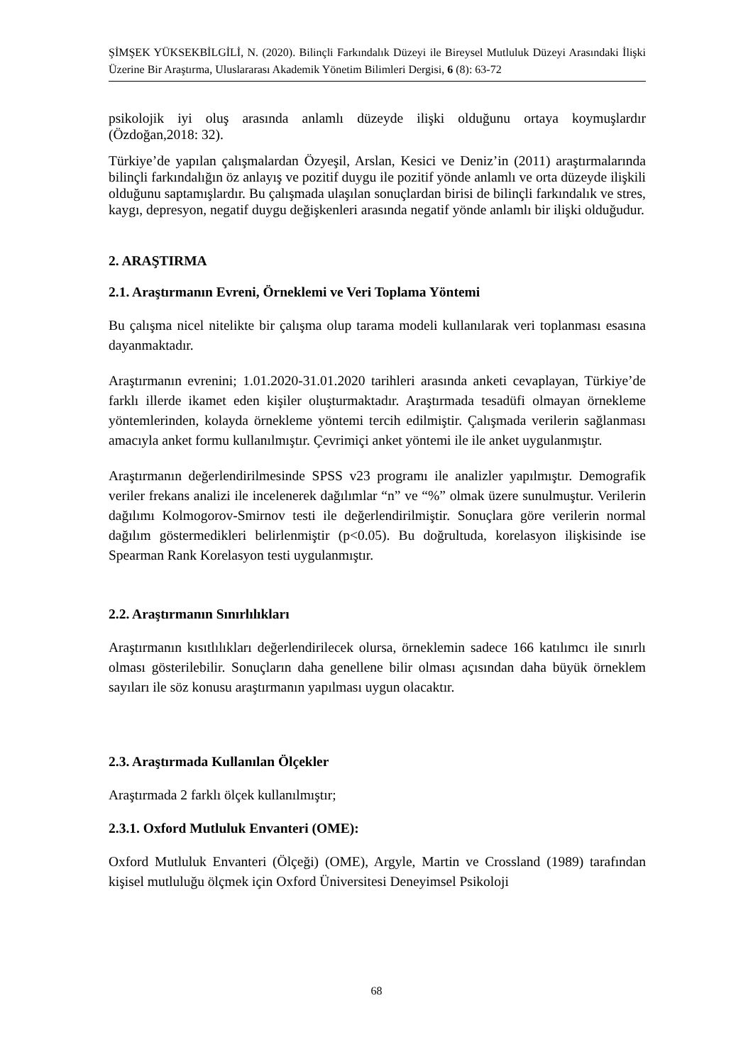ŞİMŞEK YÜKSEKBİLGİLİ, N. (2020). Bilinçli Farkındalık Düzeyi ile Bireysel Mutluluk Düzeyi Arasındaki İlişki Üzerine Bir Araştırma, Uluslararası Akademik Yönetim Bilimleri Dergisi, 6 (8): 63-72
psikolojik iyi oluş arasında anlamlı düzeyde ilişki olduğunu ortaya koymuşlardır (Özdoğan,2018: 32).
Türkiye’de yapılan çalışmalardan Özyeşil, Arslan, Kesici ve Deniz’in (2011) araştırmalarında bilinçli farkındalığın öz anlayış ve pozitif duygu ile pozitif yönde anlamlı ve orta düzeyde ilişkili olduğunu saptamışlardır. Bu çalışmada ulaşılan sonuçlardan birisi de bilinçli farkındalık ve stres, kaygı, depresyon, negatif duygu değişkenleri arasında negatif yönde anlamlı bir ilişki olduğudur.
2. ARAŞTIRMA
2.1. Araştırmanın Evreni, Örneklemi ve Veri Toplama Yöntemi
Bu çalışma nicel nitelikte bir çalışma olup tarama modeli kullanılarak veri toplanması esasına dayanmaktadır.
Araştırmanın evrenini; 1.01.2020-31.01.2020 tarihleri arasında anketi cevaplayan, Türkiye’de farklı illerde ikamet eden kişiler oluşturmaktadır. Araştırmada tesadüfi olmayan örnekleme yöntemlerinden, kolayda örnekleme yöntemi tercih edilmiştir. Çalışmada verilerin sağlanması amacıyla anket formu kullanılmıştır. Çevrimiçi anket yöntemi ile ile anket uygulanmıştır.
Araştırmanın değerlendirilmesinde SPSS v23 programı ile analizler yapılmıştır. Demografik veriler frekans analizi ile incelenerek dağılımlar “n” ve “%” olmak üzere sunulmuştur. Verilerin dağılımı Kolmogorov-Smirnov testi ile değerlendirilmiştir. Sonuçlara göre verilerin normal dağılım göstermedikleri belirlenmiştir (p<0.05). Bu doğrultuda, korelasyon ilişkisinde ise Spearman Rank Korelasyon testi uygulanmıştır.
2.2. Araştırmanın Sınırlılıkları
Araştırmanın kısıtlılıkları değerlendirilecek olursa, örneklemin sadece 166 katılımcı ile sınırlı olması gösterilebilir. Sonuçların daha genellene bilir olması açısından daha büyük örneklem sayıları ile söz konusu araştırmanın yapılması uygun olacaktır.
2.3. Araştırmada Kullanılan Ölçekler
Araştırmada 2 farklı ölçek kullanılmıştır;
2.3.1. Oxford Mutluluk Envanteri (OME):
Oxford Mutluluk Envanteri (Ölçeği) (OME), Argyle, Martin ve Crossland (1989) tarafından kişisel mutluluğu ölçmek için Oxford Üniversitesi Deneyimsel Psikoloji
68